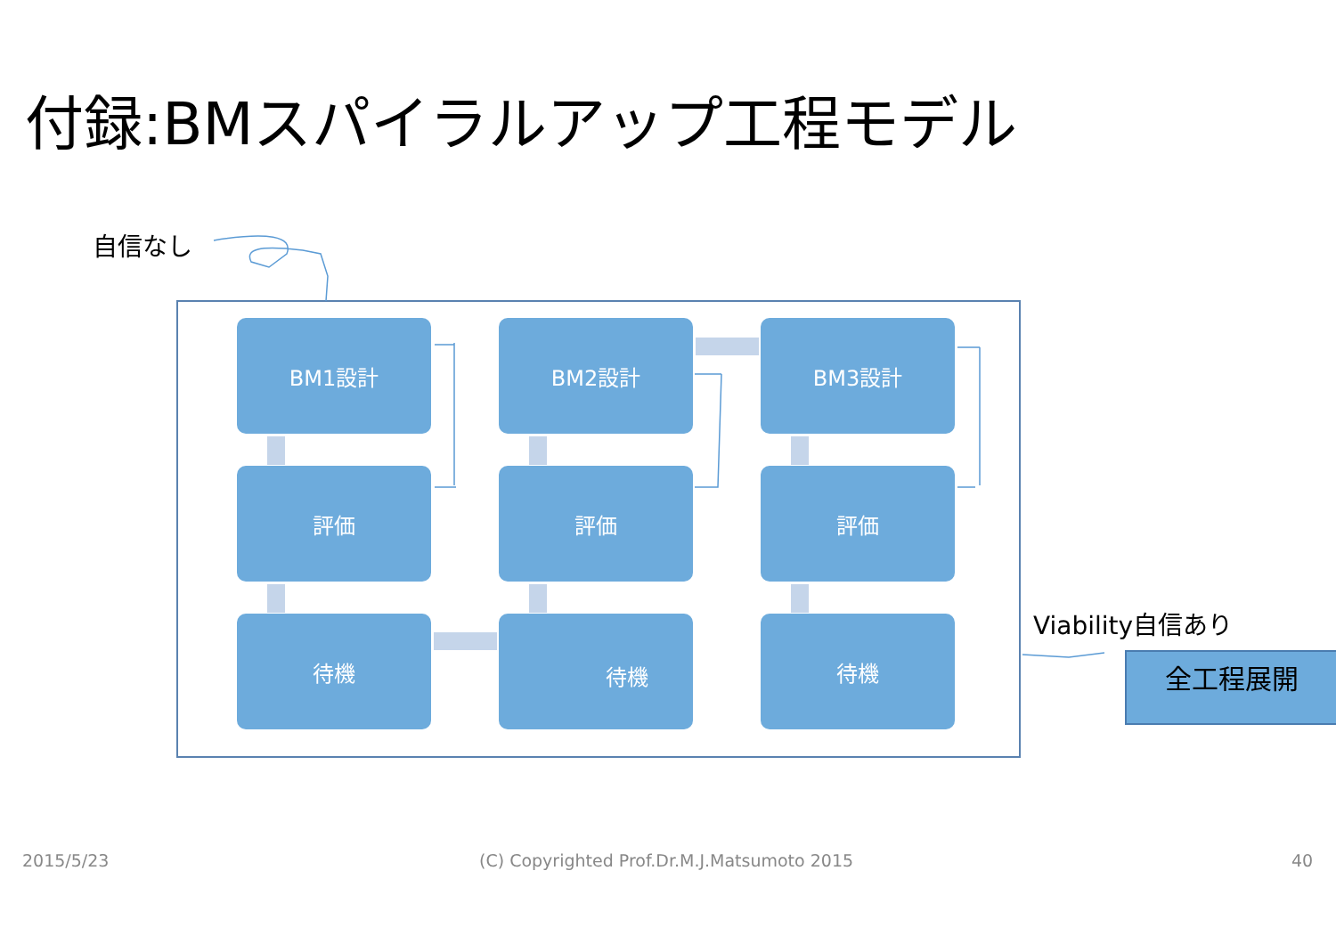付録:BMスパイラルアップ工程モデル
自信なし
BM1設計
BM2設計
BM3設計
評価
評価
評価
待機
待機
待機
Viability自信あり
全工程展開
2015/5/23
(C) Copyrighted Prof.Dr.M.J.Matsumoto 2015
40